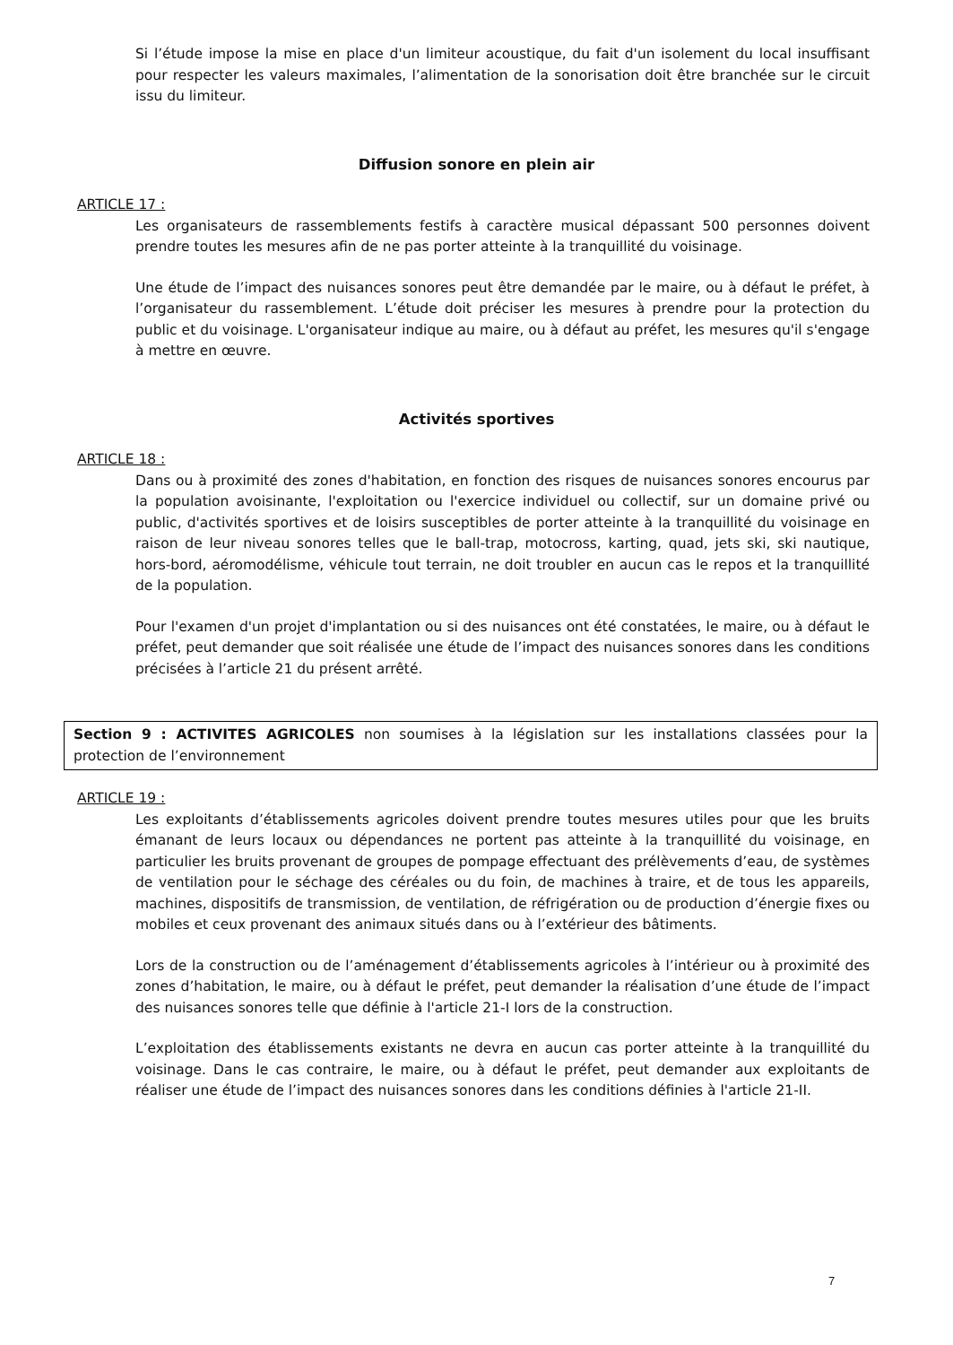Si l’étude impose la mise en place d'un limiteur acoustique, du fait d'un isolement du local insuffisant pour respecter les valeurs maximales, l’alimentation de la sonorisation doit être branchée sur le circuit issu du limiteur.
Diffusion sonore en plein air
ARTICLE 17 :
Les organisateurs de rassemblements festifs à caractère musical dépassant 500 personnes doivent prendre toutes les mesures afin de ne pas porter atteinte à la tranquillité du voisinage.
Une étude de l’impact des nuisances sonores peut être demandée par le maire, ou à défaut le préfet, à l’organisateur du rassemblement. L’étude doit préciser les mesures à prendre pour la protection du public et du voisinage. L'organisateur indique au maire, ou à défaut au préfet, les mesures qu'il s'engage à mettre en œuvre.
Activités sportives
ARTICLE 18 :
Dans ou à proximité des zones d'habitation, en fonction des risques de nuisances sonores encourus par la population avoisinante, l'exploitation ou l'exercice individuel ou collectif, sur un domaine privé ou public, d'activités sportives et de loisirs susceptibles de porter atteinte à la tranquillité du voisinage en raison de leur niveau sonores telles que le ball-trap, motocross, karting, quad, jets ski, ski nautique, hors-bord, aéromodélisme, véhicule tout terrain, ne doit troubler en aucun cas le repos et la tranquillité de la population.
Pour l'examen d'un projet d'implantation ou si des nuisances ont été constatées, le maire, ou à défaut le préfet, peut demander que soit réalisée une étude de l’impact des nuisances sonores dans les conditions précisées à l’article 21 du présent arrêté.
Section 9 : ACTIVITES AGRICOLES non soumises à la législation sur les installations classées pour la protection de l’environnement
ARTICLE 19 :
Les exploitants d’établissements agricoles doivent prendre toutes mesures utiles pour que les bruits émanant de leurs locaux ou dépendances ne portent pas atteinte à la tranquillité du voisinage, en particulier les bruits provenant de groupes de pompage effectuant des prélèvements d’eau, de systèmes de ventilation pour le séchage des céréales ou du foin, de machines à traire, et de tous les appareils, machines, dispositifs de transmission, de ventilation, de réfrigération ou de production d’énergie fixes ou mobiles et ceux provenant des animaux situés dans ou à l’extérieur des bâtiments.
Lors de la construction ou de l’aménagement d’établissements agricoles à l’intérieur ou à proximité des zones d’habitation, le maire, ou à défaut le préfet, peut demander la réalisation d’une étude de l’impact des nuisances sonores telle que définie à l'article 21-I lors de la construction.
L’exploitation des établissements existants ne devra en aucun cas porter atteinte à la tranquillité du voisinage. Dans le cas contraire, le maire, ou à défaut le préfet, peut demander aux exploitants de réaliser une étude de l’impact des nuisances sonores dans les conditions définies à l'article 21-II.
7